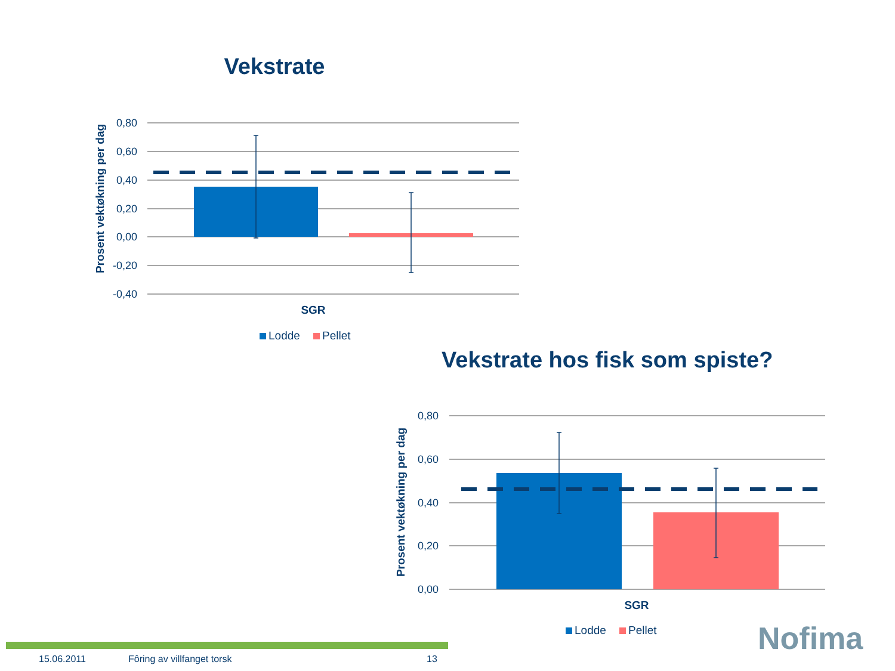Vekstrate
0,80
0,60
0,40
0,20
0,00
-0,20
-0,40
Prosent vektøkning per dag
SGR
Lodde
Pellet
Vekstrate hos fisk som spiste?
0,80
0,60
0,40
0,20
0,00
Prosent vektøkning per dag
SGR
Lodde
Pellet
15.06.2011 Fôring av villfanget torsk 13
Nofima